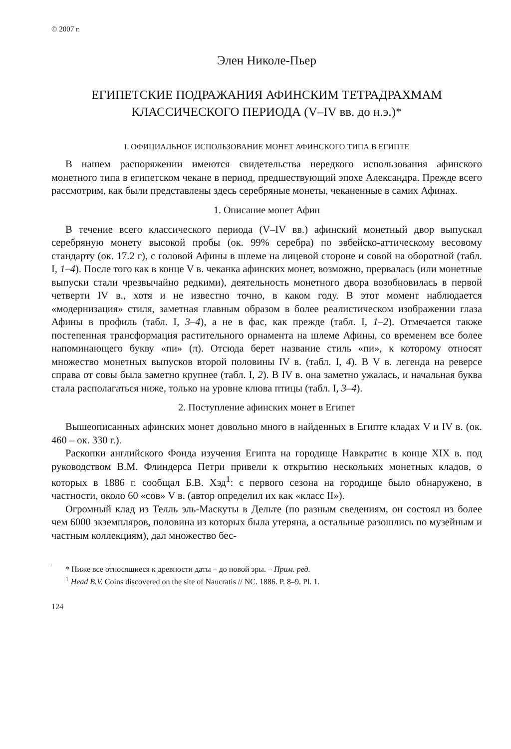© 2007 г.
Элен Николе-Пьер
ЕГИПЕТСКИЕ ПОДРАЖАНИЯ АФИНСКИМ ТЕТРАДРАХМАМ
КЛАССИЧЕСКОГО ПЕРИОДА (V–IV вв. до н.э.)*
I. ОФИЦИАЛЬНОЕ ИСПОЛЬЗОВАНИЕ МОНЕТ АФИНСКОГО ТИПА В ЕГИПТЕ
В нашем распоряжении имеются свидетельства нередкого использования афинского монетного типа в египетском чекане в период, предшествующий эпохе Александра. Прежде всего рассмотрим, как были представлены здесь серебряные монеты, чеканенные в самих Афинах.
1. Описание монет Афин
В течение всего классического периода (V–IV вв.) афинский монетный двор выпускал серебряную монету высокой пробы (ок. 99% серебра) по эвбейско-аттическому весовому стандарту (ок. 17.2 г), с головой Афины в шлеме на лицевой стороне и совой на оборотной (табл. I, 1–4). После того как в конце V в. чеканка афинских монет, возможно, прервалась (или монетные выпуски стали чрезвычайно редкими), деятельность монетного двора возобновилась в первой четверти IV в., хотя и не известно точно, в каком году. В этот момент наблюдается «модернизация» стиля, заметная главным образом в более реалистическом изображении глаза Афины в профиль (табл. I, 3–4), а не в фас, как прежде (табл. I, 1–2). Отмечается также постепенная трансформация растительного орнамента на шлеме Афины, со временем все более напоминающего букву «пи» (π). Отсюда берет название стиль «пи», к которому относят множество монетных выпусков второй половины IV в. (табл. I, 4). В V в. легенда на реверсе справа от совы была заметно крупнее (табл. I, 2). В IV в. она заметно ужалась, и начальная буква стала располагаться ниже, только на уровне клюва птицы (табл. I, 3–4).
2. Поступление афинских монет в Египет
Вышеописанных афинских монет довольно много в найденных в Египте кладах V и IV в. (ок. 460 – ок. 330 г.).
Раскопки английского Фонда изучения Египта на городище Навкратис в конце XIX в. под руководством В.М. Флиндерса Петри привели к открытию нескольких монетных кладов, о которых в 1886 г. сообщал Б.В. Хэд<sup>1</sup>: с первого сезона на городище было обнаружено, в частности, около 60 «сов» V в. (автор определил их как «класс II»).
Огромный клад из Телль эль-Маскуты в Дельте (по разным сведениям, он состоял из более чем 6000 экземпляров, половина из которых была утеряна, а остальные разошлись по музейным и частным коллекциям), дал множество бес-
* Ниже все относящиеся к древности даты – до новой эры. – Прим. ред.
<sup>1</sup> Head B.V. Coins discovered on the site of Naucratis // NC. 1886. P. 8–9. Pl. 1.
124